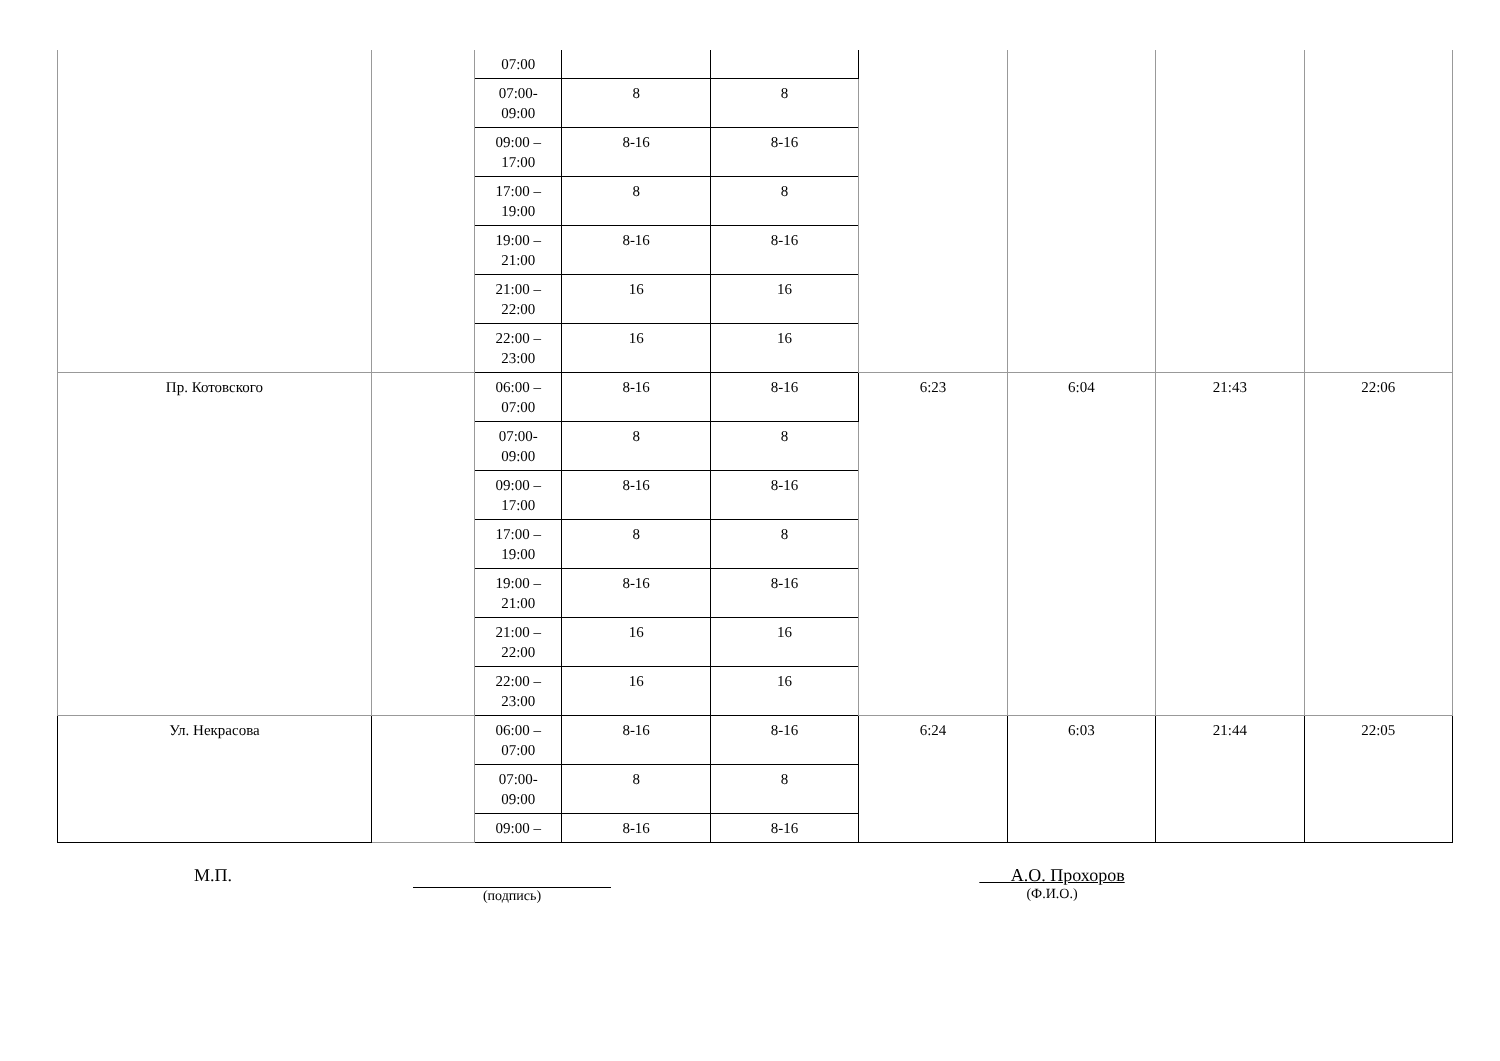| | | 07:00 | | | | | | |
| | | 07:00- 09:00 | 8 | 8 | | | | |
| | | 09:00 – 17:00 | 8-16 | 8-16 | | | | |
| | | 17:00 – 19:00 | 8 | 8 | | | | |
| | | 19:00 – 21:00 | 8-16 | 8-16 | | | | |
| | | 21:00 – 22:00 | 16 | 16 | | | | |
| | | 22:00 – 23:00 | 16 | 16 | | | | |
| Пр. Котовского | | 06:00 – 07:00 | 8-16 | 8-16 | 6:23 | 6:04 | 21:43 | 22:06 |
| | | 07:00- 09:00 | 8 | 8 | | | | |
| | | 09:00 – 17:00 | 8-16 | 8-16 | | | | |
| | | 17:00 – 19:00 | 8 | 8 | | | | |
| | | 19:00 – 21:00 | 8-16 | 8-16 | | | | |
| | | 21:00 – 22:00 | 16 | 16 | | | | |
| | | 22:00 – 23:00 | 16 | 16 | | | | |
| Ул. Некрасова | | 06:00 – 07:00 | 8-16 | 8-16 | 6:24 | 6:03 | 21:44 | 22:05 |
| | | 07:00- 09:00 | 8 | 8 | | | | |
| | | 09:00 – | 8-16 | 8-16 | | | | |
М.П.
(подпись)
А.О. Прохоров
(Ф.И.О.)